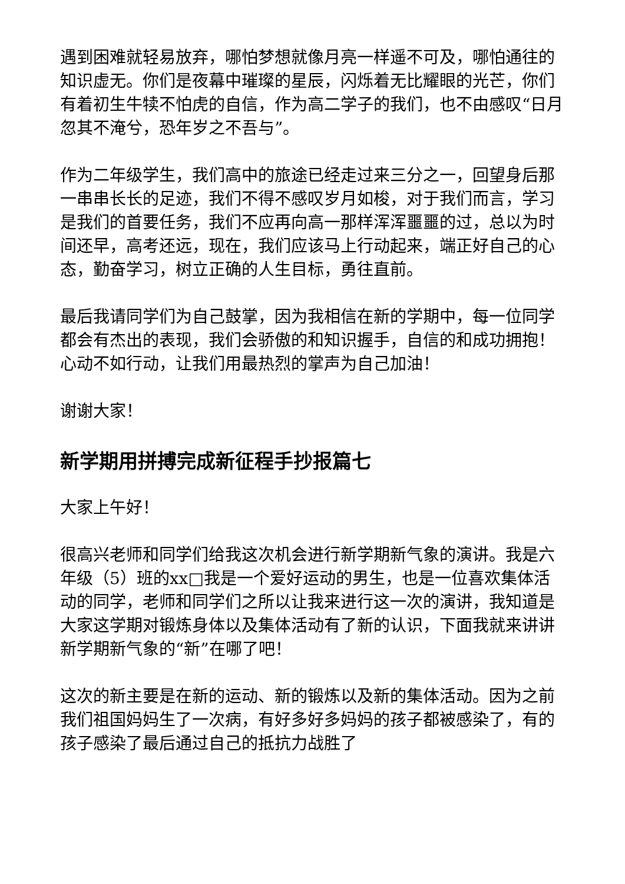遇到困难就轻易放弃，哪怕梦想就像月亮一样遥不可及，哪怕通往的知识虚无。你们是夜幕中璀璨的星辰，闪烁着无比耀眼的光芒，你们有着初生牛犊不怕虎的自信，作为高二学子的我们，也不由感叹“日月忽其不淹兮，恐年岁之不吾与”。
作为二年级学生，我们高中的旅途已经走过来三分之一，回望身后那一串串长长的足迹，我们不得不感叹岁月如梭，对于我们而言，学习是我们的首要任务，我们不应再向高一那样浑浑噩噩的过，总以为时间还早，高考还远，现在，我们应该马上行动起来，端正好自己的心态，勤奋学习，树立正确的人生目标，勇往直前。
最后我请同学们为自己鼓掌，因为我相信在新的学期中，每一位同学都会有杰出的表现，我们会骄傲的和知识握手，自信的和成功拥抱！心动不如行动，让我们用最热烈的掌声为自己加油！
谢谢大家！
新学期用拼搏完成新征程手抄报篇七
大家上午好！
很高兴老师和同学们给我这次机会进行新学期新气象的演讲。我是六年级（5）班的xx□我是一个爱好运动的男生，也是一位喜欢集体活动的同学，老师和同学们之所以让我来进行这一次的演讲，我知道是大家这学期对锻炼身体以及集体活动有了新的认识，下面我就来讲讲新学期新气象的“新”在哪了吧！
这次的新主要是在新的运动、新的锻炼以及新的集体活动。因为之前我们祖国妈妈生了一次病，有好多好多妈妈的孩子都被感染了，有的孩子感染了最后通过自己的抵抗力战胜了